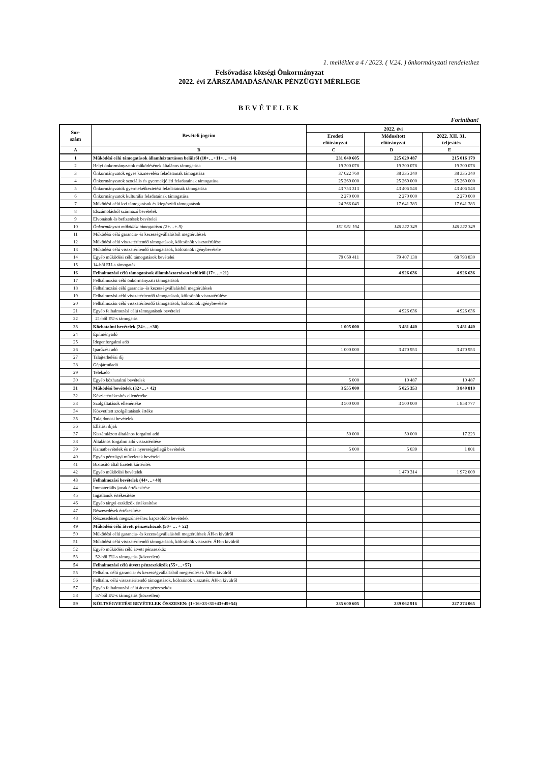1. melléklet a 4 / 2023. ( V.24. ) önkormányzati rendelethez
Felsővadász községi Önkormányzat
2022. évi ZÁRSZÁMADÁSÁNAK PÉNZÜGYI MÉRLEGE
BEVÉTELEK
Forintban!
| Sor- szám | Bevételi jogcím | 2022. évi | | |
| --- | --- | --- | --- | --- |
| | | Eredeti előirányzat | Módosított előirányzat | 2022. XII. 31. teljesítés |
| A | B | C | D | E |
| 1 | Működési célú támogatások államháztartáson belülről (10+…+11+…+14) | 231 040 605 | 225 629 487 | 215 016 179 |
| 2 | Helyi önkormányzatok működésének általános támogatása | 19 300 078 | 19 300 078 | 19 300 078 |
| 3 | Önkormányzatok egyes köznevelési feladatainak támogatása | 37 022 760 | 38 335 340 | 38 335 340 |
| 4 | Önkormányzatok szociális és gyermekjóléti feladatainak támogatása | 25 269 000 | 25 269 000 | 25 269 000 |
| 5 | Önkormányzatok gyermekétkeztetési feladatainak támogatása | 43 753 313 | 43 406 548 | 43 406 548 |
| 6 | Önkormányzatok kulturális feladatainak támogatása | 2 270 000 | 2 270 000 | 2 270 000 |
| 7 | Működési célú kvi támogatások és kiegészítő támogatások | 24 366 043 | 17 641 383 | 17 641 383 |
| 8 | Elszámolásból származó bevételek | | | |
| 9 | Elvonások és befizetések bevételei | | | |
| 10 | Önkormányzat működési támogatásai (2+…+.9) | 151 981 194 | 146 222 349 | 146 222 349 |
| 11 | Működési célú garancia- és kezességvállalásból megtérülések | | | |
| 12 | Működési célú visszatérítendő támogatások, kölcsönök visszatérülése | | | |
| 13 | Működési célú visszatérítendő támogatások, kölcsönök igénybevétele | | | |
| 14 | Egyéb működési célú támogatások bevételei | 79 059 411 | 79 407 138 | 68 793 830 |
| 15 | 14-ből EU-s támogatás | | | |
| 16 | Felhalmozási célú támogatások államháztartáson belülről (17+…+21) | | 4 926 636 | 4 926 636 |
| 17 | Felhalmozási célú önkormányzati támogatások | | | |
| 18 | Felhalmozási célú garancia- és kezességvállalásból megtérülések | | | |
| 19 | Felhalmozási célú visszatérítendő támogatások, kölcsönök visszatérülése | | | |
| 20 | Felhalmozási célú visszatérítendő támogatások, kölcsönök igénybevétele | | | |
| 21 | Egyéb felhalmozási célú támogatások bevételei | | 4 926 636 | 4 926 636 |
| 22 | 21-ből EU-s támogatás | | | |
| 23 | Közhatalmi bevételek (24+…+30) | 1 005 000 | 3 481 440 | 3 481 440 |
| 24 | Építményadó | | | |
| 25 | Idegenforgalmi adó | | | |
| 26 | Iparűzési adó | 1 000 000 | 3 470 953 | 3 470 953 |
| 27 | Talajterhelési díj | | | |
| 28 | Gépjárműadó | | | |
| 29 | Telekadó | | | |
| 30 | Egyéb közhatalmi bevételek | 5 000 | 10 487 | 10 487 |
| 31 | Működési bevételek (32+…+ 42) | 3 555 000 | 5 025 353 | 3 849 810 |
| 32 | Készletértékesítés ellenértéke | | | |
| 33 | Szolgáltatások ellenértéke | 3 500 000 | 3 500 000 | 1 858 777 |
| 34 | Közvetített szolgáltatások értéke | | | |
| 35 | Tulajdonosi bevételek | | | |
| 36 | Ellátási díjak | | | |
| 37 | Kiszámlázott általános forgalmi adó | 50 000 | 50 000 | 17 223 |
| 38 | Általános forgalmi adó visszatérítése | | | |
| 39 | Kamatbevételek és más nyereségjellegű bevételek | 5 000 | 5 039 | 1 801 |
| 40 | Egyéb pénzügyi műveletek bevételei | | | |
| 41 | Biztosító által fizetett kártérítés | | | |
| 42 | Egyéb működési bevételek | | 1 470 314 | 1 972 009 |
| 43 | Felhalmozási bevételek (44+…+48) | | | |
| 44 | Immateriális javak értékesítése | | | |
| 45 | Ingatlanok értékesítése | | | |
| 46 | Egyéb tárgyi eszközök értékesítése | | | |
| 47 | Részesedések értékesítése | | | |
| 48 | Részesedések megszűnéséhez kapcsolódó bevételek | | | |
| 49 | Működési célú átvett pénzeszközök (50+ … + 52) | | | |
| 50 | Működési célú garancia- és kezességvállalásból megtérülések ÁH-n kívülről | | | |
| 51 | Működési célú visszatérítendő támogatások, kölcsönök visszatér. ÁH-n kívülről | | | |
| 52 | Egyéb működési célú átvett pénzeszköz | | | |
| 53 | 52-ből EU-s támogatás (közvetlen) | | | |
| 54 | Felhalmozási célú átvett pénzeszközök (55+…+57) | | | |
| 55 | Felhalm. célú garancia- és kezességvállalásból megtérülések ÁH-n kívülről | | | |
| 56 | Felhalm. célú visszatérítendő támogatások, kölcsönök visszatér. ÁH-n kívülről | | | |
| 57 | Egyéb felhalmozási célú átvett pénzeszköz | | | |
| 58 | 57-ből EU-s támogatás (közvetlen) | | | |
| 59 | KÖLTSÉGVETÉSI BEVÉTELEK ÖSSZESEN: (1+16+23+31+43+49+54) | 235 600 605 | 239 062 916 | 227 274 065 |